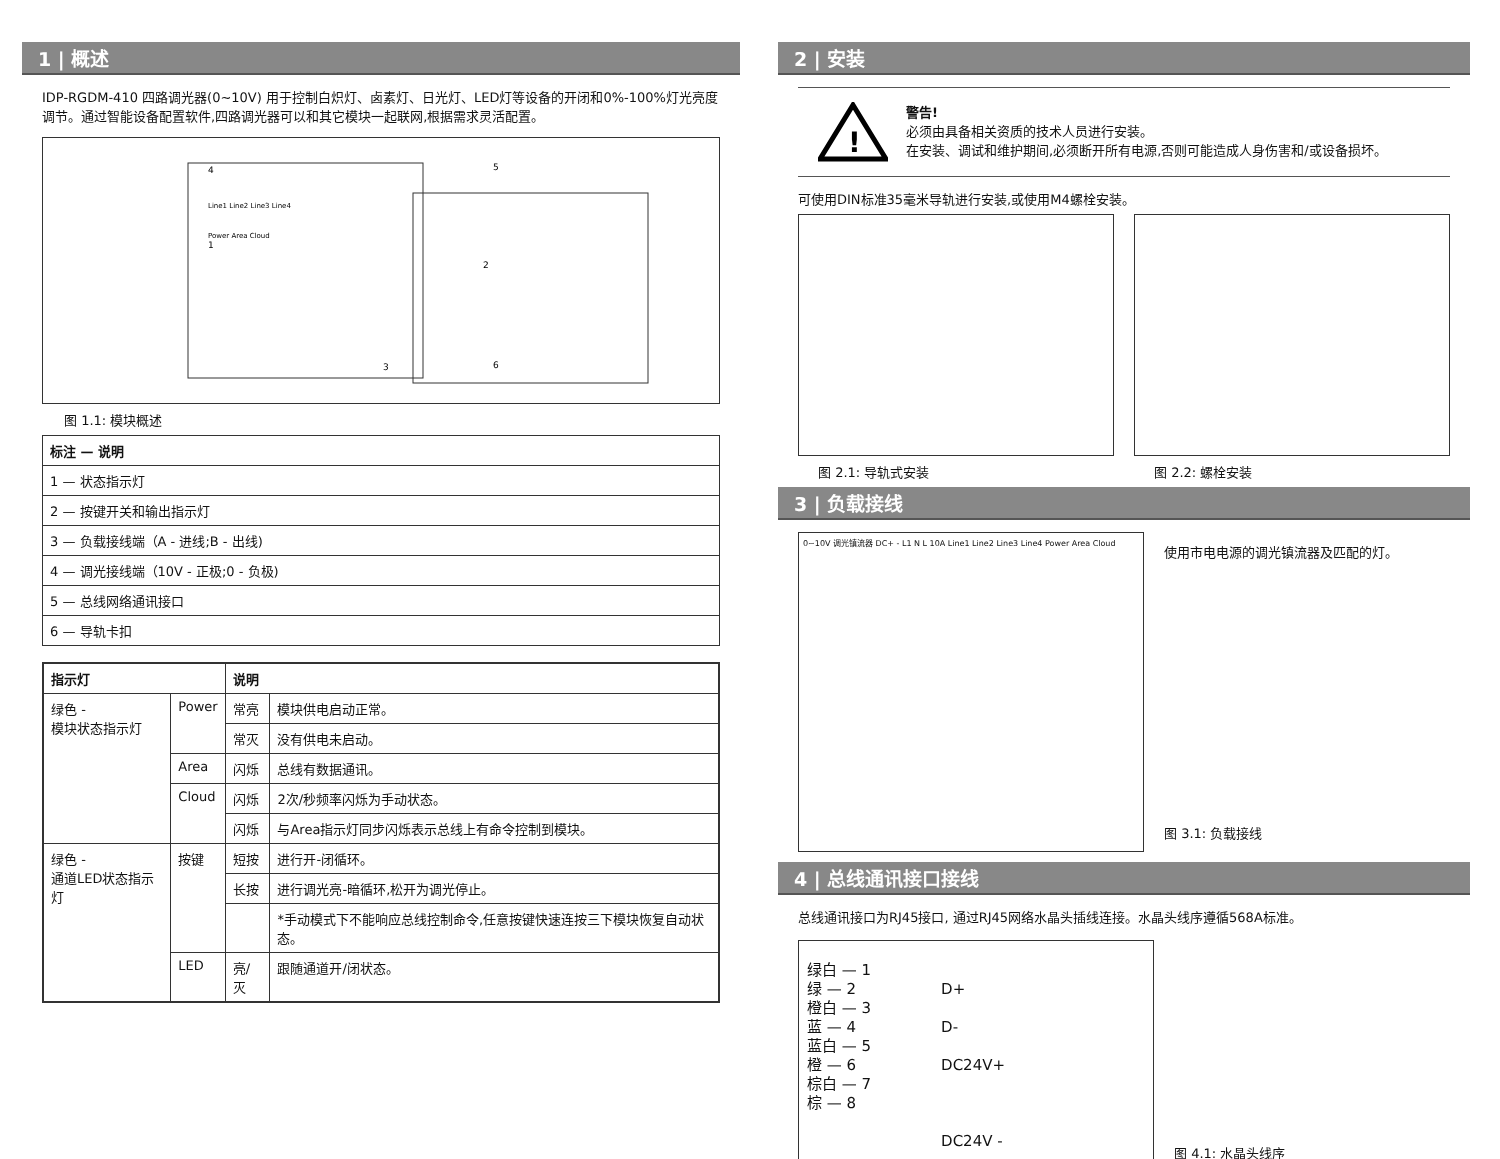1 | 概述
IDP-RGDM-410 四路调光器(0~10V) 用于控制白炽灯、卤素灯、日光灯、LED灯等设备的开闭和0%-100%灯光亮度调节。通过智能设备配置软件,四路调光器可以和其它模块一起联网,根据需求灵活配置。
4
1
2
3
5
6
Line1 Line2 Line3 Line4
Power Area Cloud
图 1.1: 模块概述
| 标注 — 说明 |
| --- |
| 1 — 状态指示灯 |
| 2 — 按键开关和输出指示灯 |
| 3 — 负载接线端（A - 进线;B - 出线) |
| 4 — 调光接线端（10V - 正极;0 - 负极) |
| 5 — 总线网络通讯接口 |
| 6 — 导轨卡扣 |
| 指示灯 | | 说明 | |
| --- | --- | --- | --- |
| 绿色 - 模块状态指示灯 | Power | 常亮 | 模块供电启动正常。 |
| | | 常灭 | 没有供电未启动。 |
| | Area | 闪烁 | 总线有数据通讯。 |
| | Cloud | 闪烁 | 2次/秒频率闪烁为手动状态。 |
| | | 闪烁 | 与Area指示灯同步闪烁表示总线上有命令控制到模块。 |
| 绿色 - 通道LED状态指示灯 | 按键 | 短按 | 进行开-闭循环。 |
| | | 长按 | 进行调光亮-暗循环,松开为调光停止。 |
| | | | *手动模式下不能响应总线控制命令,任意按键快速连按三下模块恢复自动状态。 |
| | LED | 亮/灭 | 跟随通道开/闭状态。 |
2 | 安装
!
警告!
必须由具备相关资质的技术人员进行安装。
在安装、调试和维护期间,必须断开所有电源,否则可能造成人身伤害和/或设备损坏。
可使用DIN标准35毫米导轨进行安装,或使用M4螺栓安装。
图 2.1: 导轨式安装 图 2.2: 螺栓安装
3 | 负载接线
0~10V 调光镇流器 DC+ - L1 N L 10A Line1 Line2 Line3 Line4 Power Area Cloud
使用市电电源的调光镇流器及匹配的灯。
图 3.1: 负载接线
4 | 总线通讯接口接线
总线通讯接口为RJ45接口, 通过RJ45网络水晶头插线连接。水晶头线序遵循568A标准。
绿白 — 1
绿 — 2
橙白 — 3
蓝 — 4
蓝白 — 5
橙 — 6
棕白 — 7
棕 — 8
D+
D-
DC24V+
DC24V -
图 4.1: 水晶头线序